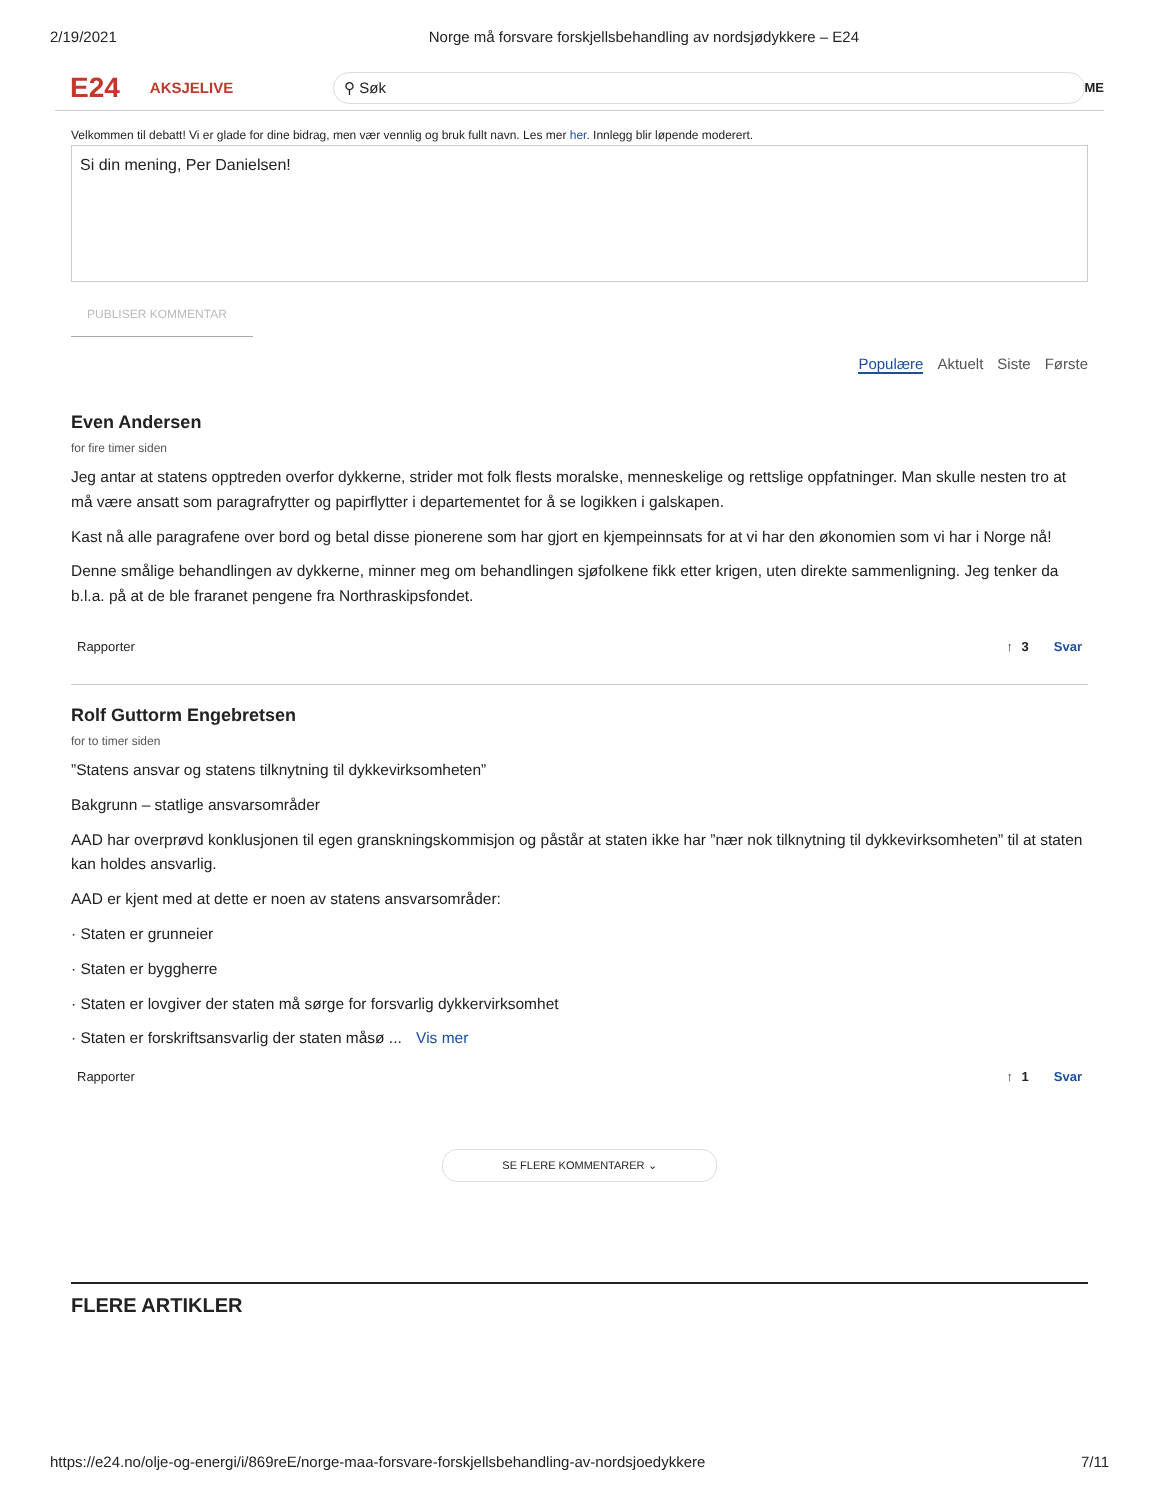2/19/2021 Norge må forsvare forskjellsbehandling av nordsjødykkere – E24
E24 AKSJELIVE
⚲ Søk
ME
Velkommen til debatt! Vi er glade for dine bidrag, men vær vennlig og bruk fullt navn. Les mer her. Innlegg blir løpende moderert.
Si din mening, Per Danielsen!
PUBLISER KOMMENTAR
Populære Aktuelt Siste Første
Even Andersen
for fire timer siden
Jeg antar at statens opptreden overfor dykkerne, strider mot folk flests moralske, menneskelige og rettslige oppfatninger. Man skulle nesten tro at må være ansatt som paragrafrytter og papirflytter i departementet for å se logikken i galskapen.
Kast nå alle paragrafene over bord og betal disse pionerene som har gjort en kjempeinnsats for at vi har den økonomien som vi har i Norge nå!
Denne smålige behandlingen av dykkerne, minner meg om behandlingen sjøfolkene fikk etter krigen, uten direkte sammenligning. Jeg tenker da b.l.a. på at de ble fraranet pengene fra Northraskipsfondet.
Rapporter ↑ 3 Svar
Rolf Guttorm Engebretsen
for to timer siden
”Statens ansvar og statens tilknytning til dykkevirksomheten”
Bakgrunn – statlige ansvarsområder
AAD har overprøvd konklusjonen til egen granskningskommisjon og påstår at staten ikke har ”nær nok tilknytning til dykkevirksomheten” til at staten kan holdes ansvarlig.
AAD er kjent med at dette er noen av statens ansvarsområder:
· Staten er grunneier
· Staten er byggherre
· Staten er lovgiver der staten må sørge for forsvarlig dykkervirksomhet
· Staten er forskriftsansvarlig der staten måsø ... Vis mer
Rapporter ↑ 1 Svar
SE FLERE KOMMENTARER ⌄
FLERE ARTIKLER
https://e24.no/olje-og-energi/i/869reE/norge-maa-forsvare-forskjellsbehandling-av-nordsjoedykkere 7/11